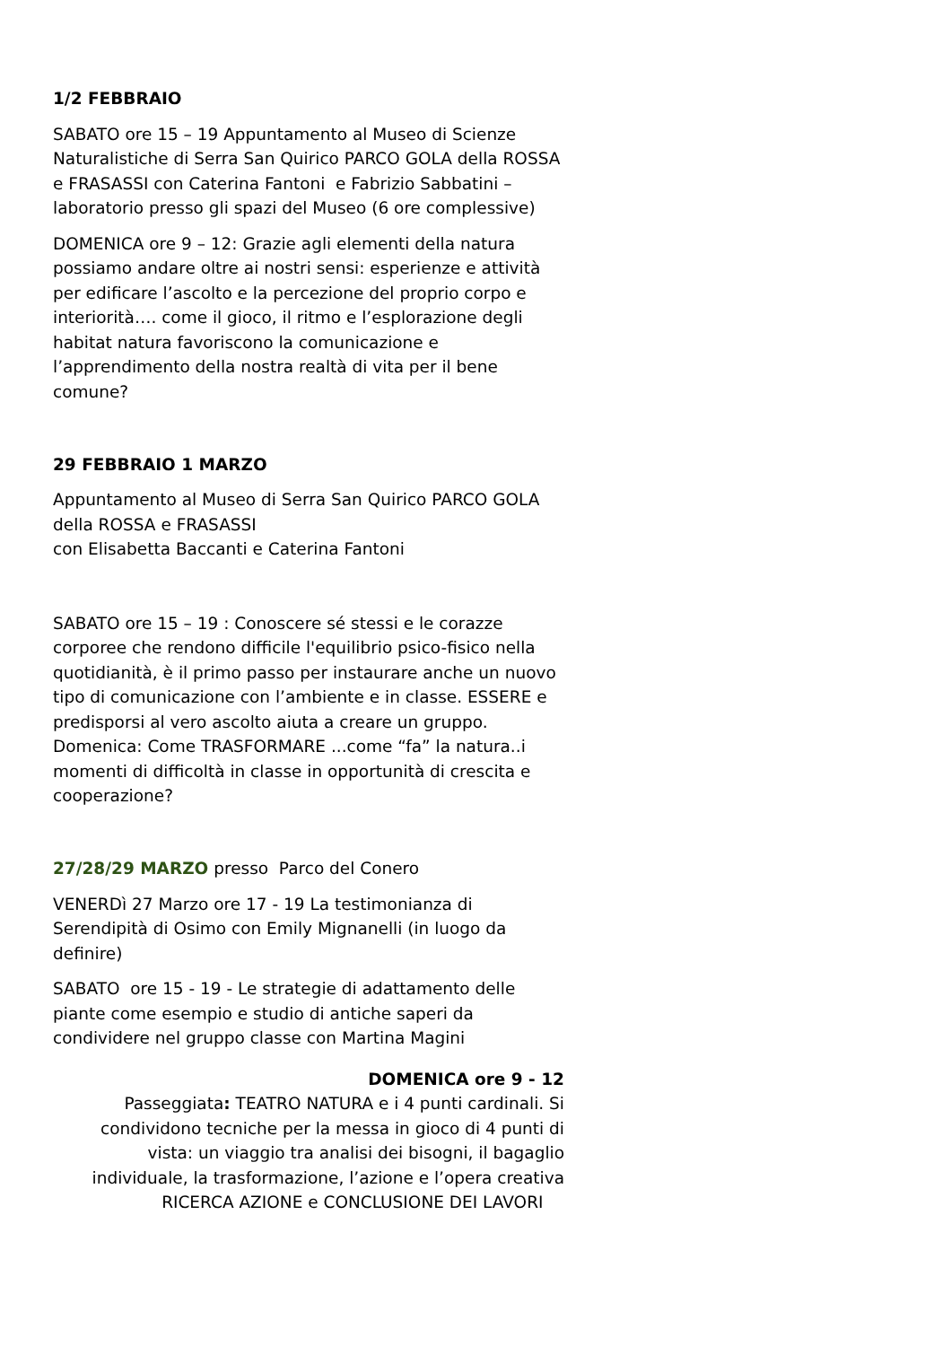1/2 FEBBRAIO
SABATO ore 15 – 19 Appuntamento al Museo di Scienze Naturalistiche di Serra San Quirico PARCO GOLA della ROSSA e FRASASSI con Caterina Fantoni e Fabrizio Sabbatini – laboratorio presso gli spazi del Museo (6 ore complessive)
DOMENICA ore 9 – 12: Grazie agli elementi della natura possiamo andare oltre ai nostri sensi: esperienze e attività per edificare l’ascolto e la percezione del proprio corpo e interiorità…. come il gioco, il ritmo e l’esplorazione degli habitat natura favoriscono la comunicazione e l’apprendimento della nostra realtà di vita per il bene comune?
29 FEBBRAIO 1 MARZO
Appuntamento al Museo di Serra San Quirico PARCO GOLA della ROSSA e FRASASSI
con Elisabetta Baccanti e Caterina Fantoni
SABATO ore 15 – 19 : Conoscere sé stessi e le corazze corporee che rendono difficile l'equilibrio psico-fisico nella quotidianità, è il primo passo per instaurare anche un nuovo tipo di comunicazione con l’ambiente e in classe. ESSERE e predisporsi al vero ascolto aiuta a creare un gruppo.
Domenica: Come TRASFORMARE ...come “fa” la natura..i momenti di difficoltà in classe in opportunità di crescita e cooperazione?
27/28/29 MARZO presso Parco del Conero
VENERDì 27 Marzo ore 17 - 19 La testimonianza di Serendipità di Osimo con Emily Mignanelli (in luogo da definire)
SABATO ore 15 - 19 - Le strategie di adattamento delle piante come esempio e studio di antiche saperi da condividere nel gruppo classe con Martina Magini
DOMENICA ore 9 - 12
Passeggiata: TEATRO NATURA e i 4 punti cardinali. Si condividono tecniche per la messa in gioco di 4 punti di vista: un viaggio tra analisi dei bisogni, il bagaglio individuale, la trasformazione, l’azione e l’opera creativa
RICERCA AZIONE e CONCLUSIONE DEI LAVORI